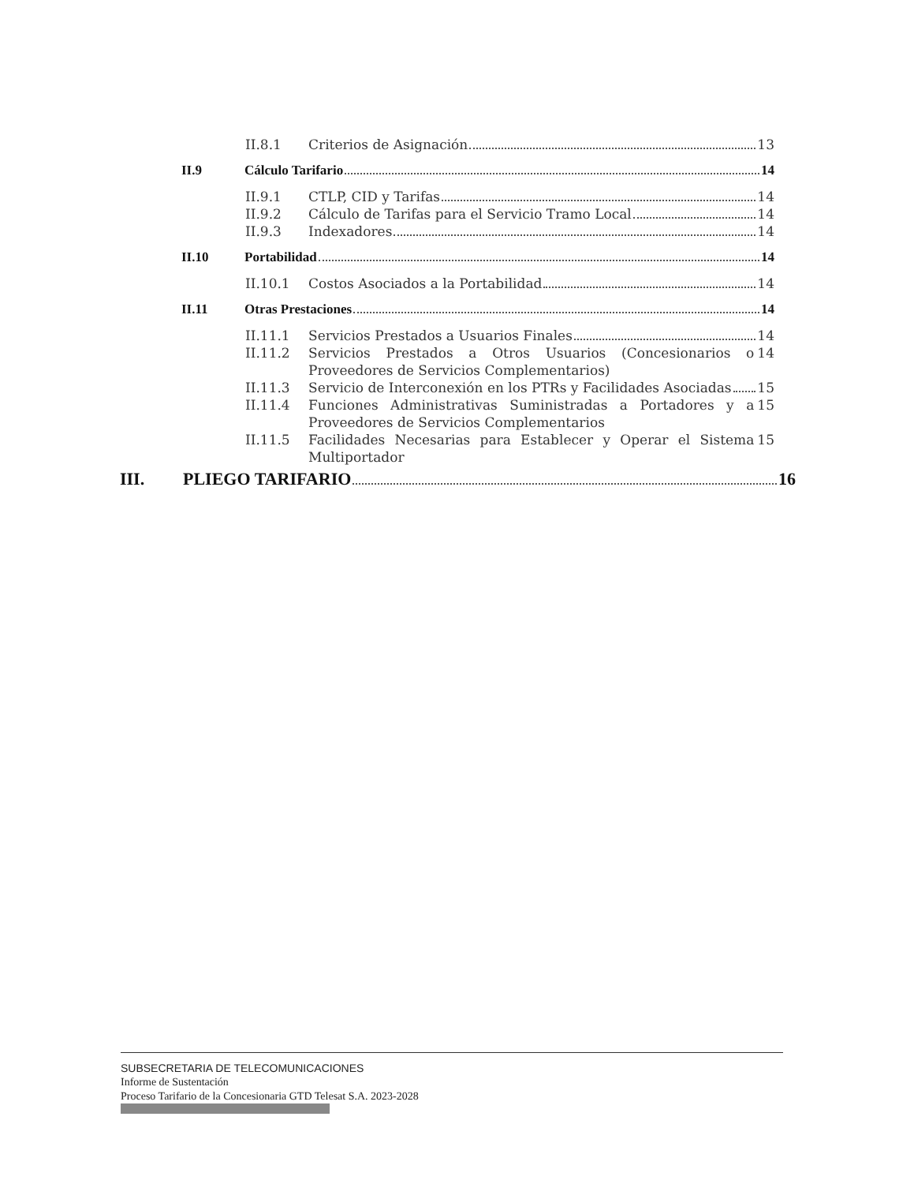II.8.1 Criterios de Asignación 13
II.9 Cálculo Tarifario 14
II.9.1 CTLP, CID y Tarifas 14
II.9.2 Cálculo de Tarifas para el Servicio Tramo Local 14
II.9.3 Indexadores 14
II.10 Portabilidad 14
II.10.1 Costos Asociados a la Portabilidad 14
II.11 Otras Prestaciones 14
II.11.1 Servicios Prestados a Usuarios Finales 14
II.11.2 Servicios Prestados a Otros Usuarios (Concesionarios o Proveedores de Servicios Complementarios) 14
II.11.3 Servicio de Interconexión en los PTRs y Facilidades Asociadas 15
II.11.4 Funciones Administrativas Suministradas a Portadores y a Proveedores de Servicios Complementarios 15
II.11.5 Facilidades Necesarias para Establecer y Operar el Sistema Multiportador 15
III. PLIEGO TARIFARIO 16
SUBSECRETARIA DE TELECOMUNICACIONES
Informe de Sustentación
Proceso Tarifario de la Concesionaria GTD Telesat S.A. 2023-2028